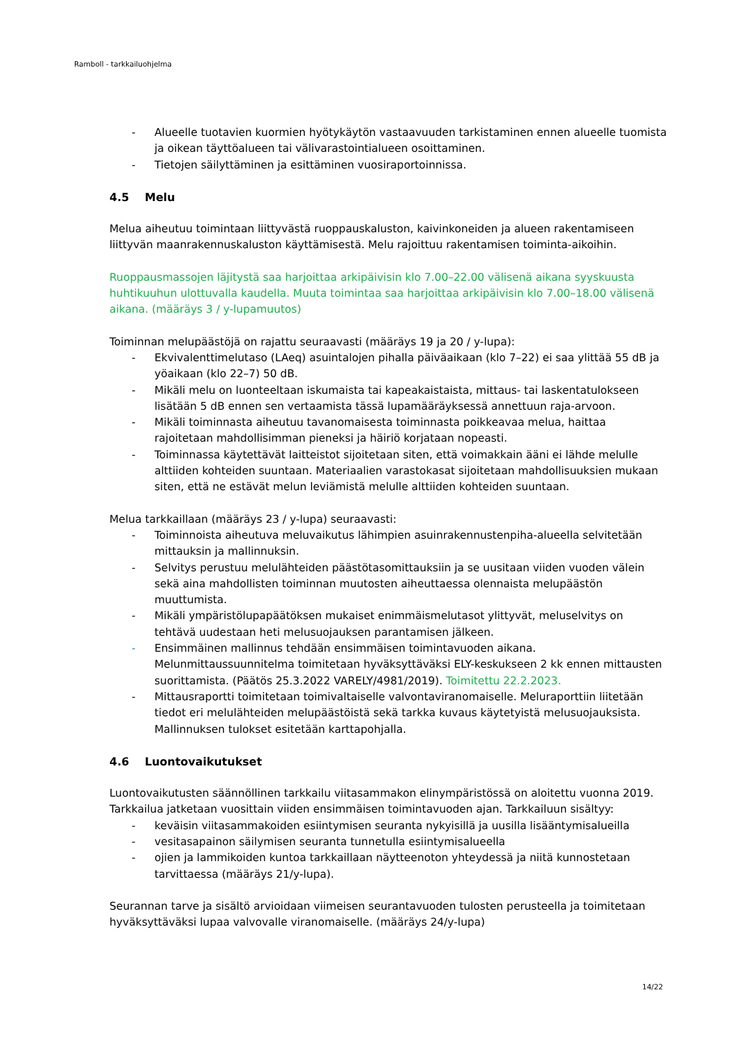Ramboll - tarkkailuohjelma
- Alueelle tuotavien kuormien hyötykäytön vastaavuuden tarkistaminen ennen alueelle tuomista ja oikean täyttöalueen tai välivarastointialueen osoittaminen.
- Tietojen säilyttäminen ja esittäminen vuosiraportoinnissa.
4.5 Melu
Melua aiheutuu toimintaan liittyvästä ruoppauskaluston, kaivinkoneiden ja alueen rakentamiseen liittyvän maanrakennuskaluston käyttämisestä. Melu rajoittuu rakentamisen toiminta-aikoihin.
Ruoppausmassojen läjitystä saa harjoittaa arkipäivisin klo 7.00–22.00 välisenä aikana syyskuusta huhtikuuhun ulottuvalla kaudella. Muuta toimintaa saa harjoittaa arkipäivisin klo 7.00–18.00 välisenä aikana. (määräys 3 / y-lupamuutos)
Toiminnan melupäästöjä on rajattu seuraavasti (määräys 19 ja 20 / y-lupa):
- Ekvivalenttimelutaso (LAeq) asuintalojen pihalla päiväaikaan (klo 7–22) ei saa ylittää 55 dB ja yöaikaan (klo 22–7) 50 dB.
- Mikäli melu on luonteeltaan iskumaista tai kapeakaistaista, mittaus- tai laskentatulokseen lisätään 5 dB ennen sen vertaamista tässä lupamääräyksessä annettuun raja-arvoon.
- Mikäli toiminnasta aiheutuu tavanomaisesta toiminnasta poikkeavaa melua, haittaa rajoitetaan mahdollisimman pieneksi ja häiriö korjataan nopeasti.
- Toiminnassa käytettävät laitteistot sijoitetaan siten, että voimakkain ääni ei lähde melulle alttiiden kohteiden suuntaan. Materiaalien varastokasat sijoitetaan mahdollisuuksien mukaan siten, että ne estävät melun leviämistä melulle alttiiden kohteiden suuntaan.
Melua tarkkaillaan (määräys 23 / y-lupa) seuraavasti:
- Toiminnoista aiheutuva meluvaikutus lähimpien asuinrakennustenpiha-alueella selvitetään mittauksin ja mallinnuksin.
- Selvitys perustuu melulähteiden päästötasomittauksiin ja se uusitaan viiden vuoden välein sekä aina mahdollisten toiminnan muutosten aiheuttaessa olennaista melupäästön muuttumista.
- Mikäli ympäristölupapäätöksen mukaiset enimmäismelutasot ylittyvät, meluselvitys on tehtävä uudestaan heti melusuojauksen parantamisen jälkeen.
- Ensimmäinen mallinnus tehdään ensimmäisen toimintavuoden aikana. Melunmittaussuunnitelma toimitetaan hyväksyttäväksi ELY-keskukseen 2 kk ennen mittausten suorittamista. (Päätös 25.3.2022 VARELY/4981/2019). Toimitettu 22.2.2023.
- Mittausraportti toimitetaan toimivaltaiselle valvontaviranomaiselle. Meluraporttiin liitetään tiedot eri melulähteiden melupäästöistä sekä tarkka kuvaus käytetyistä melusuojauksista. Mallinnuksen tulokset esitetään karttapohjalla.
4.6 Luontovaikutukset
Luontovaikutusten säännöllinen tarkkailu viitasammakon elinympäristössä on aloitettu vuonna 2019. Tarkkailua jatketaan vuosittain viiden ensimmäisen toimintavuoden ajan. Tarkkailuun sisältyy:
- keväisin viitasammakoiden esiintymisen seuranta nykyisillä ja uusilla lisääntymisalueilla
- vesitasapainon säilymisen seuranta tunnetulla esiintymisalueella
- ojien ja lammikoiden kuntoa tarkkaillaan näytteenoton yhteydessä ja niitä kunnostetaan tarvittaessa (määräys 21/y-lupa).
Seurannan tarve ja sisältö arvioidaan viimeisen seurantavuoden tulosten perusteella ja toimitetaan hyväksyttäväksi lupaa valvovalle viranomaiselle. (määräys 24/y-lupa)
14/22